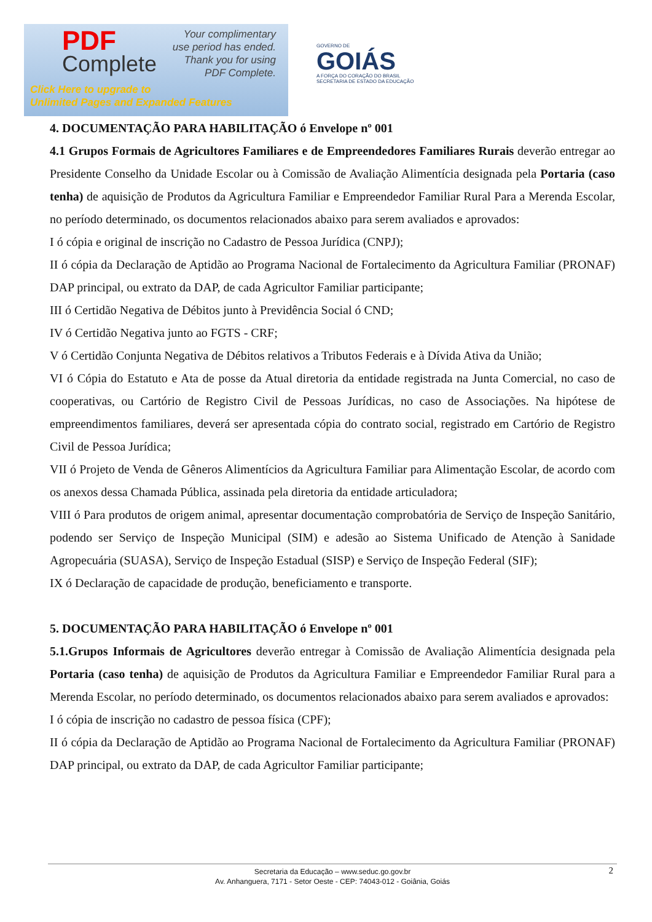PDF
Complete
Your complimentary
use period has ended.
Thank you for using
PDF Complete.
Click Here to upgrade to
Unlimited Pages and Expanded Features
GOVERNO DE
GOIÁS
A FORÇA DO CORAÇÃO DO BRASIL
SECRETARIA DE ESTADO DA EDUCAÇÃO
4. DOCUMENTAÇÃO PARA HABILITAÇÃO ó Envelope nº 001
4.1 Grupos Formais de Agricultores Familiares e de Empreendedores Familiares Rurais deverão entregar ao Presidente Conselho da Unidade Escolar ou à Comissão de Avaliação Alimentícia designada pela Portaria (caso tenha) de aquisição de Produtos da Agricultura Familiar e Empreendedor Familiar Rural Para a Merenda Escolar, no período determinado, os documentos relacionados abaixo para serem avaliados e aprovados:
I ó cópia e original de inscrição no Cadastro de Pessoa Jurídica (CNPJ);
II ó cópia da Declaração de Aptidão ao Programa Nacional de Fortalecimento da Agricultura Familiar (PRONAF) DAP principal, ou extrato da DAP, de cada Agricultor Familiar participante;
III ó Certidão Negativa de Débitos junto à Previdência Social ó CND;
IV ó Certidão Negativa junto ao FGTS - CRF;
V ó Certidão Conjunta Negativa de Débitos relativos a Tributos Federais e à Dívida Ativa da União;
VI ó Cópia do Estatuto e Ata de posse da Atual diretoria da entidade registrada na Junta Comercial, no caso de cooperativas, ou Cartório de Registro Civil de Pessoas Jurídicas, no caso de Associações. Na hipótese de empreendimentos familiares, deverá ser apresentada cópia do contrato social, registrado em Cartório de Registro Civil de Pessoa Jurídica;
VII ó Projeto de Venda de Gêneros Alimentícios da Agricultura Familiar para Alimentação Escolar, de acordo com os anexos dessa Chamada Pública, assinada pela diretoria da entidade articuladora;
VIII ó Para produtos de origem animal, apresentar documentação comprobatória de Serviço de Inspeção Sanitário, podendo ser Serviço de Inspeção Municipal (SIM) e adesão ao Sistema Unificado de Atenção à Sanidade Agropecuária (SUASA), Serviço de Inspeção Estadual (SISP) e Serviço de Inspeção Federal (SIF);
IX ó Declaração de capacidade de produção, beneficiamento e transporte.
5. DOCUMENTAÇÃO PARA HABILITAÇÃO ó Envelope nº 001
5.1.Grupos Informais de Agricultores deverão entregar à Comissão de Avaliação Alimentícia designada pela Portaria (caso tenha) de aquisição de Produtos da Agricultura Familiar e Empreendedor Familiar Rural para a Merenda Escolar, no período determinado, os documentos relacionados abaixo para serem avaliados e aprovados:
I ó cópia de inscrição no cadastro de pessoa física (CPF);
II ó cópia da Declaração de Aptidão ao Programa Nacional de Fortalecimento da Agricultura Familiar (PRONAF) DAP principal, ou extrato da DAP, de cada Agricultor Familiar participante;
2 Secretaria da Educação – www.seduc.go.gov.br
Av. Anhanguera, 7171 - Setor Oeste - CEP: 74043-012 - Goiânia, Goiás